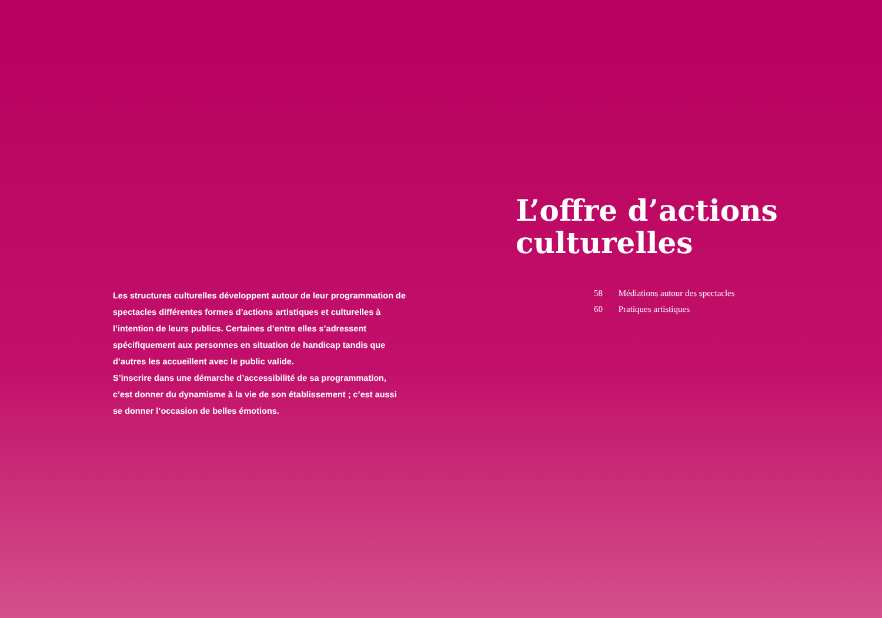Les structures culturelles développent autour de leur programmation de spectacles différentes formes d’actions artistiques et culturelles à l’intention de leurs publics. Certaines d’entre elles s’adressent spécifiquement aux personnes en situation de handicap tandis que d’autres les accueillent avec le public valide.
S’inscrire dans une démarche d’accessibilité de sa programmation, c’est donner du dynamisme à la vie de son établissement ; c’est aussi se donner l’occasion de belles émotions.
L’offre d’actions culturelles
58 Médiations autour des spectacles
60 Pratiques artistiques